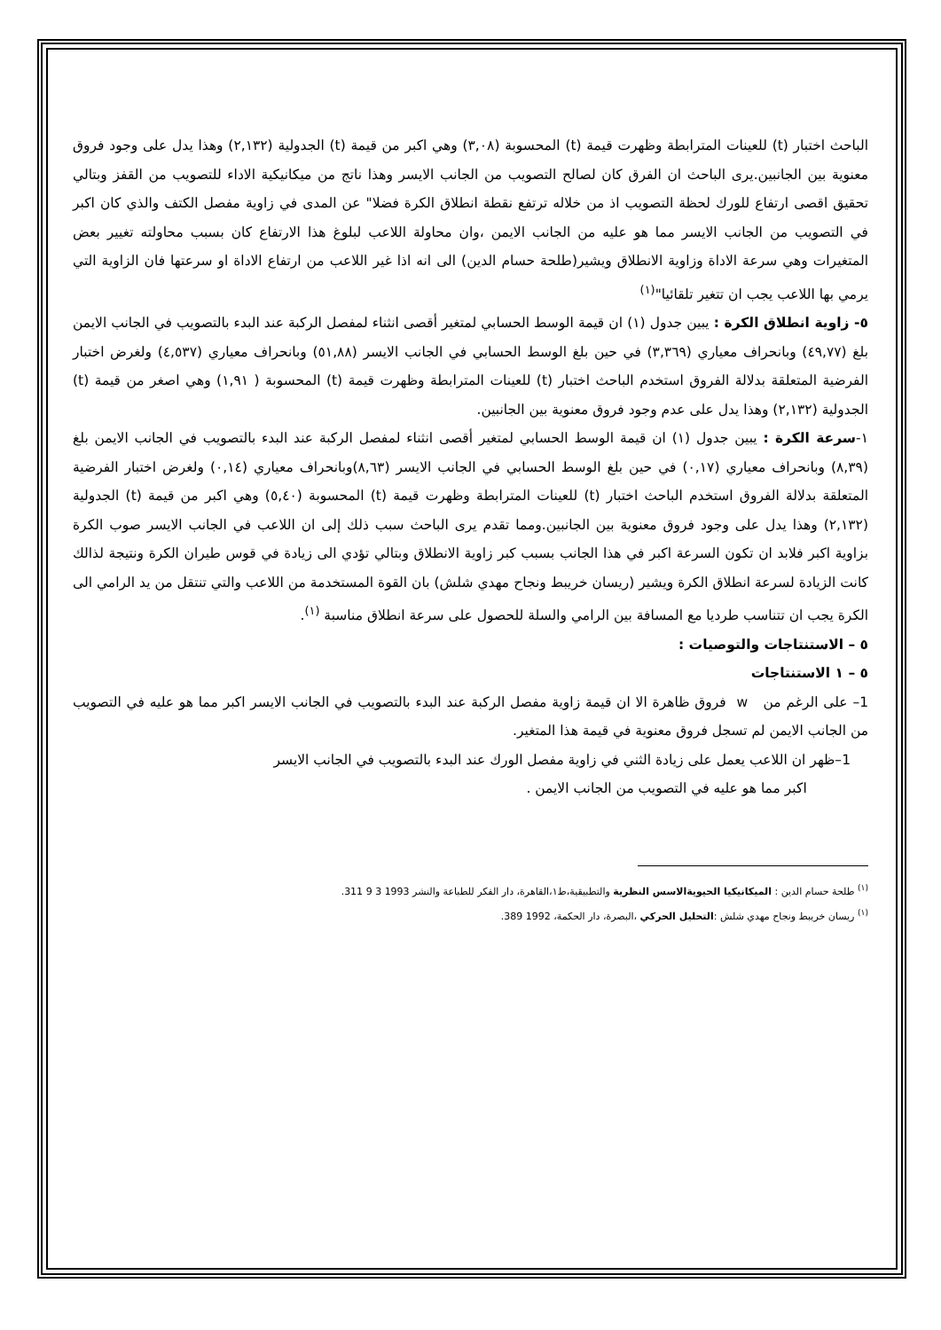الباحث اختبار (t) للعينات المترابطة وظهرت قيمة (t) المحسوبة (٣,٠٨) وهي اكبر من قيمة (t) الجدولية (٢,١٣٢) وهذا يدل على وجود فروق معنوية بين الجانبين.يرى الباحث ان الفرق كان لصالح التصويب من الجانب الايسر وهذا ناتج من ميكانيكية الاداء للتصويب من القفز وبتالي تحقيق اقصى ارتفاع للورك لحظة التصويب اذ من خلاله ترتفع نقطة انطلاق الكرة فضلا" عن المدى في زاوية مفصل الكتف والذي كان اكبر في التصويب من الجانب الايسر مما هو عليه من الجانب الايمن ،وان محاولة اللاعب لبلوغ هذا الارتفاع كان بسبب محاولته تغيير بعض المتغيرات وهي سرعة الاداة وزاوية الانطلاق ويشير(طلحة حسام الدين) الى انه اذا غير اللاعب من ارتفاع الاداة او سرعتها فان الزاوية التي يرمي بها اللاعب يجب ان تتغير تلقائيا"<sup>(١)</sup>
٥- زاوية انطلاق الكرة : يبين جدول (١) ان قيمة الوسط الحسابي لمتغير أقصى انثناء لمفصل الركبة عند البدء بالتصويب في الجانب الايمن بلغ (٤٩,٧٧) وبانحراف معياري (٣,٣٦٩) في حين بلغ الوسط الحسابي في الجانب الايسر (٥١,٨٨) وبانحراف معياري (٤,٥٣٧) ولغرض اختبار الفرضية المتعلقة بدلالة الفروق استخدم الباحث اختبار (t) للعينات المترابطة وظهرت قيمة (t) المحسوبة ( ١,٩١) وهي اصغر من قيمة (t) الجدولية (٢,١٣٢) وهذا يدل على عدم وجود فروق معنوية بين الجانبين.
١-سرعة الكرة : يبين جدول (١) ان قيمة الوسط الحسابي لمتغير أقصى انثناء لمفصل الركبة عند البدء بالتصويب في الجانب الايمن بلغ (٨,٣٩) وبانحراف معياري (٠,١٧) في حين بلغ الوسط الحسابي في الجانب الايسر (٨,٦٣)وبانحراف معياري (٠,١٤) ولغرض اختبار الفرضية المتعلقة بدلالة الفروق استخدم الباحث اختبار (t) للعينات المترابطة وظهرت قيمة (t) المحسوبة (٥,٤٠) وهي اكبر من قيمة (t) الجدولية (٢,١٣٢) وهذا يدل على وجود فروق معنوية بين الجانبين.ومما تقدم يرى الباحث سبب ذلك إلى ان اللاعب في الجانب الايسر صوب الكرة بزاوية اكبر فلابد ان تكون السرعة اكبر في هذا الجانب بسبب كبر زاوية الانطلاق وبتالي تؤدي الى زيادة في قوس طيران الكرة ونتيجة لذالك كانت الزيادة لسرعة انطلاق الكرة ويشير (ريسان خريبط ونجاح مهدي شلش) بان القوة المستخدمة من اللاعب والتي تنتقل من يد الرامي الى الكرة يجب ان تتناسب طرديا مع المسافة بين الرامي والسلة للحصول على سرعة انطلاق مناسبة <sup>(١)</sup>.
٥ – الاستنتاجات والتوصيات :
٥ – ١ الاستنتاجات
1– على الرغم من w فروق ظاهرة الا ان قيمة زاوية مفصل الركبة عند البدء بالتصويب في الجانب الايسر اكبر مما هو عليه في التصويب من الجانب الايمن لم تسجل فروق معنوية في قيمة هذا المتغير.
1–ظهر ان اللاعب يعمل على زيادة الثني في زاوية مفصل الورك عند البدء بالتصويب في الجانب الايسر
اكبر مما هو عليه في التصويب من الجانب الايمن .
<sup>(١)</sup> طلحة حسام الدين : الميكانيكيا الحيويةالاسس النظرية والتطبيقية،ط١،القاهرة، دار الفكر للطباعة والنشر 1993 3 9 311.
<sup>(١)</sup> ريسان خريبط ونجاح مهدي شلش :التحليل الحركي ،البصرة، دار الحكمة، 1992 389.